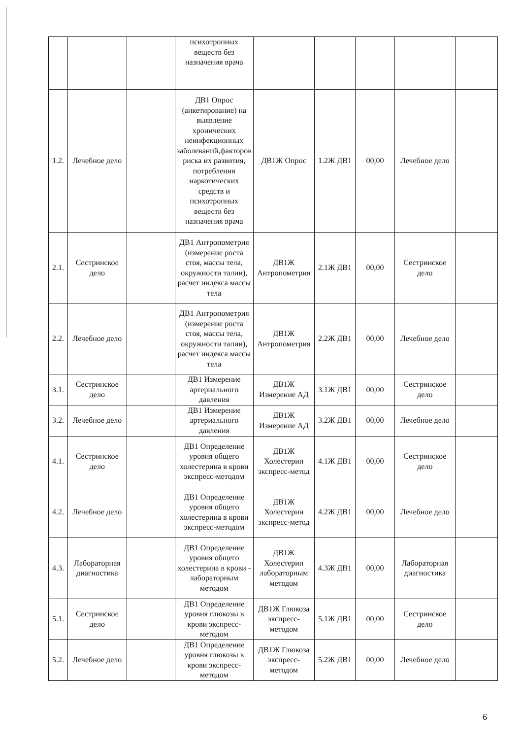| | | | психотропных веществ без назначения врача | | | | | |
| 1.2. | Лечебное дело | | ДВ1 Опрос (анкетирование) на выявление хронических неинфекционных заболеваний,факторов риска их развития, потребления наркотических средств и психотропных веществ без назначения врача | ДВ1Ж Опрос | 1.2Ж ДВ1 | 00,00 | Лечебное дело | |
| 2.1. | Сестринское дело | | ДВ1 Антропометрия (измерение роста стоя, массы тела, окружности талии), расчет индекса массы тела | ДВ1Ж Антропометрия | 2.1Ж ДВ1 | 00,00 | Сестринское дело | |
| 2.2. | Лечебное дело | | ДВ1 Антропометрия (измерение роста стоя, массы тела, окружности талии), расчет индекса массы тела | ДВ1Ж Антропометрия | 2.2Ж ДВ1 | 00,00 | Лечебное дело | |
| 3.1. | Сестринское дело | | ДВ1 Измерение артериального давления | ДВ1Ж Измерение АД | 3.1Ж ДВ1 | 00,00 | Сестринское дело | |
| 3.2. | Лечебное дело | | ДВ1 Измерение артериального давления | ДВ1Ж Измерение АД | 3.2Ж ДВ1 | 00,00 | Лечебное дело | |
| 4.1. | Сестринское дело | | ДВ1 Определение уровня общего холестерина в крови экспресс-методом | ДВ1Ж Холестерин экспресс-метод | 4.1Ж ДВ1 | 00,00 | Сестринское дело | |
| 4.2. | Лечебное дело | | ДВ1 Определение уровня общего холестерина в крови экспресс-методом | ДВ1Ж Холестерин экспресс-метод | 4.2Ж ДВ1 | 00,00 | Лечебное дело | |
| 4.3. | Лабораторная диагностика | | ДВ1 Определение уровня общего холестерина в крови - лабораторным методом | ДВ1Ж Холестерин лабораторным методом | 4.3Ж ДВ1 | 00,00 | Лабораторная диагностика | |
| 5.1. | Сестринское дело | | ДВ1 Определение уровня глюкозы в крови экспресс-методом | ДВ1Ж Глюкоза экспресс-методом | 5.1Ж ДВ1 | 00,00 | Сестринское дело | |
| 5.2. | Лечебное дело | | ДВ1 Определение уровня глюкозы в крови экспресс-методом | ДВ1Ж Глюкоза экспресс-методом | 5.2Ж ДВ1 | 00,00 | Лечебное дело | |
6